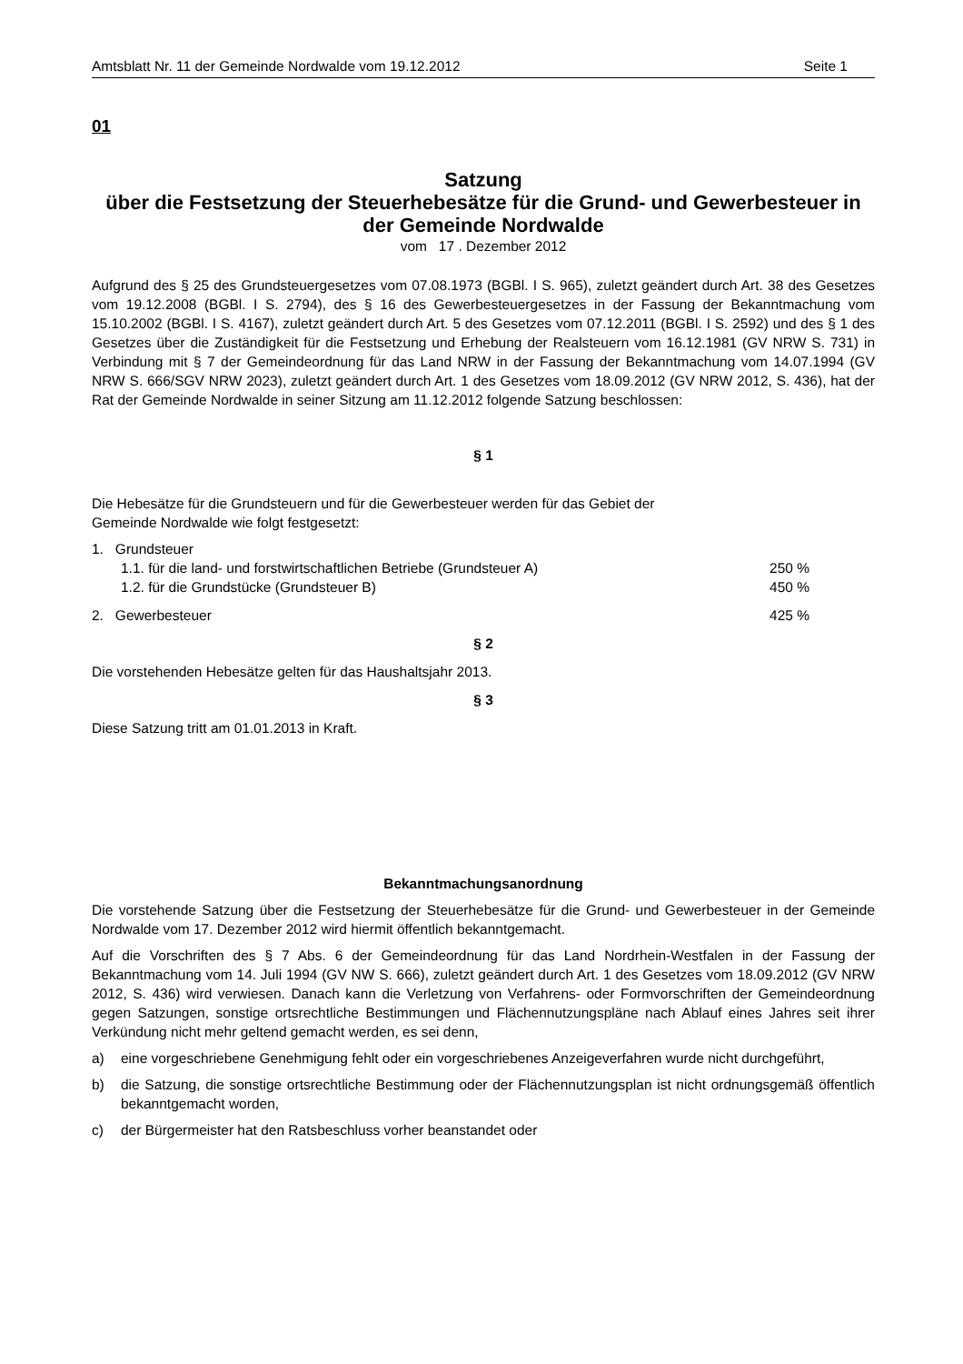Amtsblatt Nr. 11 der Gemeinde Nordwalde vom 19.12.2012 Seite 1
01
Satzung
über die Festsetzung der Steuerhebesätze für die Grund- und Gewerbesteuer in der Gemeinde Nordwalde
vom 17 . Dezember 2012
Aufgrund des § 25 des Grundsteuergesetzes vom 07.08.1973 (BGBl. I S. 965), zuletzt geändert durch Art. 38 des Gesetzes vom 19.12.2008 (BGBl. I S. 2794), des § 16 des Gewerbesteuergesetzes in der Fassung der Bekanntmachung vom 15.10.2002 (BGBl. I S. 4167), zuletzt geändert durch Art. 5 des Gesetzes vom 07.12.2011 (BGBl. I S. 2592) und des § 1 des Gesetzes über die Zuständigkeit für die Festsetzung und Erhebung der Realsteuern vom 16.12.1981 (GV NRW S. 731) in Verbindung mit § 7 der Gemeindeordnung für das Land NRW in der Fassung der Bekanntmachung vom 14.07.1994 (GV NRW S. 666/SGV NRW 2023), zuletzt geändert durch Art. 1 des Gesetzes vom 18.09.2012 (GV NRW 2012, S. 436), hat der Rat der Gemeinde Nordwalde in seiner Sitzung am 11.12.2012 folgende Satzung beschlossen:
§ 1
Die Hebesätze für die Grundsteuern und für die Gewerbesteuer werden für das Gebiet der
Gemeinde Nordwalde wie folgt festgesetzt:
1. Grundsteuer
1.1. für die land- und forstwirtschaftlichen Betriebe (Grundsteuer A) 250 %
1.2. für die Grundstücke (Grundsteuer B) 450 %
2. Gewerbesteuer 425 %
§ 2
Die vorstehenden Hebesätze gelten für das Haushaltsjahr 2013.
§ 3
Diese Satzung tritt am 01.01.2013 in Kraft.
Bekanntmachungsanordnung
Die vorstehende Satzung über die Festsetzung der Steuerhebesätze für die Grund- und Gewerbesteuer in der Gemeinde Nordwalde vom 17. Dezember 2012 wird hiermit öffentlich bekanntgemacht.
Auf die Vorschriften des § 7 Abs. 6 der Gemeindeordnung für das Land Nordrhein-Westfalen in der Fassung der Bekanntmachung vom 14. Juli 1994 (GV NW S. 666), zuletzt geändert durch Art. 1 des Gesetzes vom 18.09.2012 (GV NRW 2012, S. 436) wird verwiesen. Danach kann die Verletzung von Verfahrens- oder Formvorschriften der Gemeindeordnung gegen Satzungen, sonstige ortsrechtliche Bestimmungen und Flächennutzungspläne nach Ablauf eines Jahres seit ihrer Verkündung nicht mehr geltend gemacht werden, es sei denn,
a) eine vorgeschriebene Genehmigung fehlt oder ein vorgeschriebenes Anzeigeverfahren wurde nicht durchgeführt,
b) die Satzung, die sonstige ortsrechtliche Bestimmung oder der Flächennutzungsplan ist nicht ordnungsgemäß öffentlich bekanntgemacht worden,
c) der Bürgermeister hat den Ratsbeschluss vorher beanstandet oder